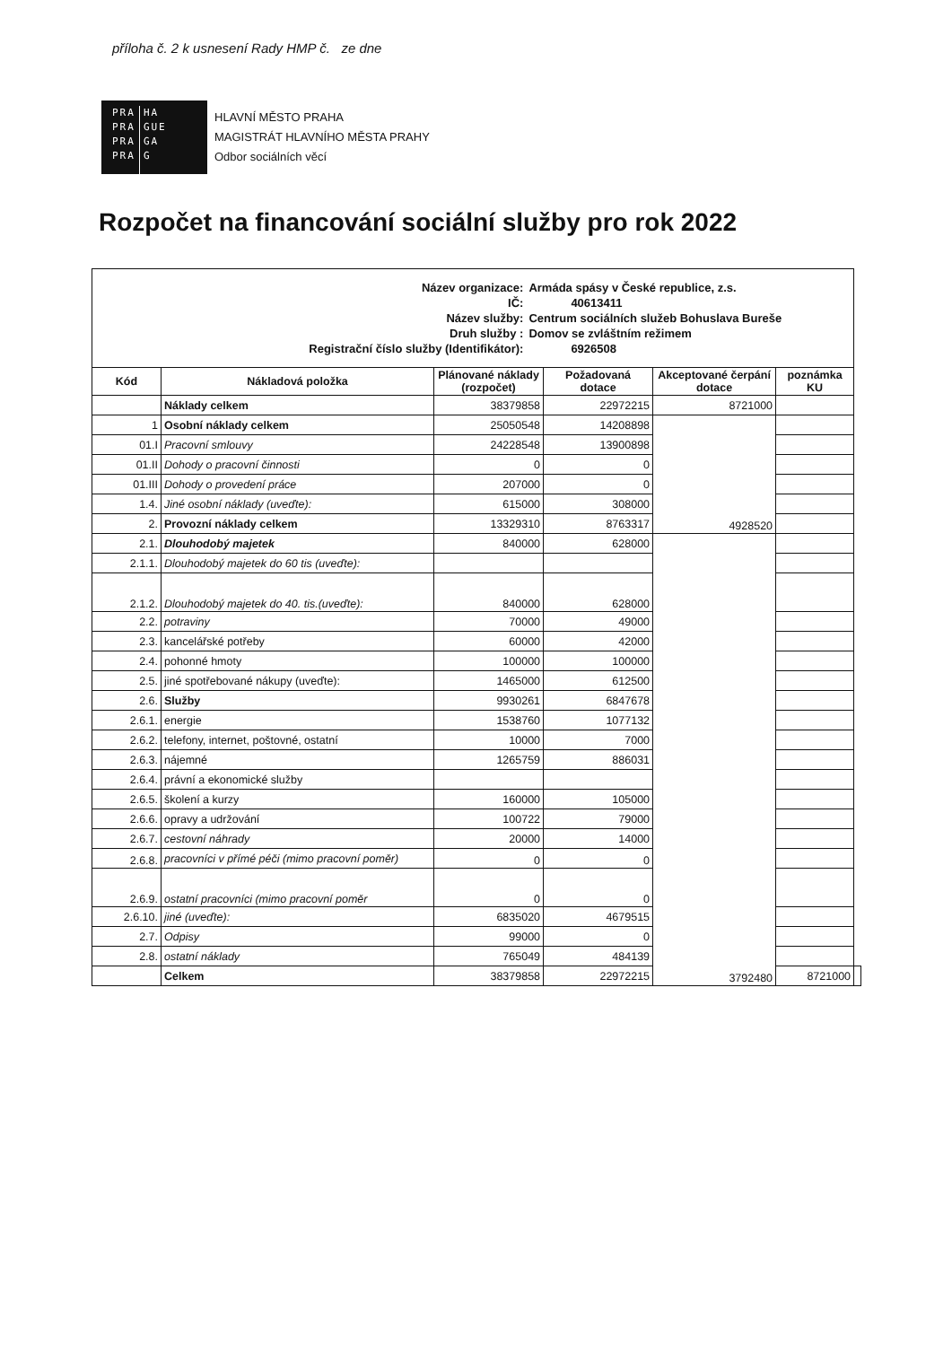příloha č. 2 k usnesení Rady HMP č. ze dne
PRA
PRA
PRA
PRA
HA
GUE
GA
G
HLAVNÍ MĚSTO PRAHA
MAGISTRÁT HLAVNÍHO MĚSTA PRAHY
Odbor sociálních věcí
Rozpočet na financování sociální služby pro rok 2022
| / Název organizace: / Armáda spásy v České republice, z.s. / / IČ: / 40613411 / / Název služby: / Centrum sociálních služeb Bohuslava Bureše / / Druh služby : / Domov se zvláštním režimem / / Registrační číslo služby (Identifikátor): / 6926508 / | | | | | | |
| Kód | Nákladová položka | Plánované náklady (rozpočet) | Požadovaná dotace | Akceptované čerpání dotace | poznámka KU | |
| | Náklady celkem | 38379858 | 22972215 | 8721000 | | |
| 1 | Osobní náklady celkem | 25050548 | 14208898 | 4928520 | | |
| 01.I | Pracovní smlouvy | 24228548 | 13900898 | | | |
| 01.II | Dohody o pracovní činnosti | 0 | 0 | | | |
| 01.III | Dohody o provedení práce | 207000 | 0 | | | |
| 1.4. | Jiné osobní náklady (uveďte): | 615000 | 308000 | | | |
| 2. | Provozní náklady celkem | 13329310 | 8763317 | | | |
| 2.1. | Dlouhodobý majetek | 840000 | 628000 | 3792480 | | |
| 2.1.1. | Dlouhodobý majetek do 60 tis (uveďte): | | | | | |
| 2.1.2. | Dlouhodobý majetek do 40. tis.(uveďte): | 840000 | 628000 | | | |
| 2.2. | potraviny | 70000 | 49000 | | | |
| 2.3. | kancelářské potřeby | 60000 | 42000 | | | |
| 2.4. | pohonné hmoty | 100000 | 100000 | | | |
| 2.5. | jiné spotřebované nákupy (uveďte): | 1465000 | 612500 | | | |
| 2.6. | Služby | 9930261 | 6847678 | | | |
| 2.6.1. | energie | 1538760 | 1077132 | | | |
| 2.6.2. | telefony, internet, poštovné, ostatní | 10000 | 7000 | | | |
| 2.6.3. | nájemné | 1265759 | 886031 | | | |
| 2.6.4. | právní a ekonomické služby | | | | | |
| 2.6.5. | školení a kurzy | 160000 | 105000 | | | |
| 2.6.6. | opravy a udržování | 100722 | 79000 | | | |
| 2.6.7. | cestovní náhrady | 20000 | 14000 | | | |
| 2.6.8. | pracovníci v přímé péči (mimo pracovní poměr) | 0 | 0 | | | |
| 2.6.9. | ostatní pracovníci (mimo pracovní poměr | 0 | 0 | | | |
| 2.6.10. | jiné (uveďte): | 6835020 | 4679515 | | | |
| 2.7. | Odpisy | 99000 | 0 | | | |
| 2.8. | ostatní náklady | 765049 | 484139 | | | |
| | Celkem | 38379858 | 22972215 | | 8721000 | |